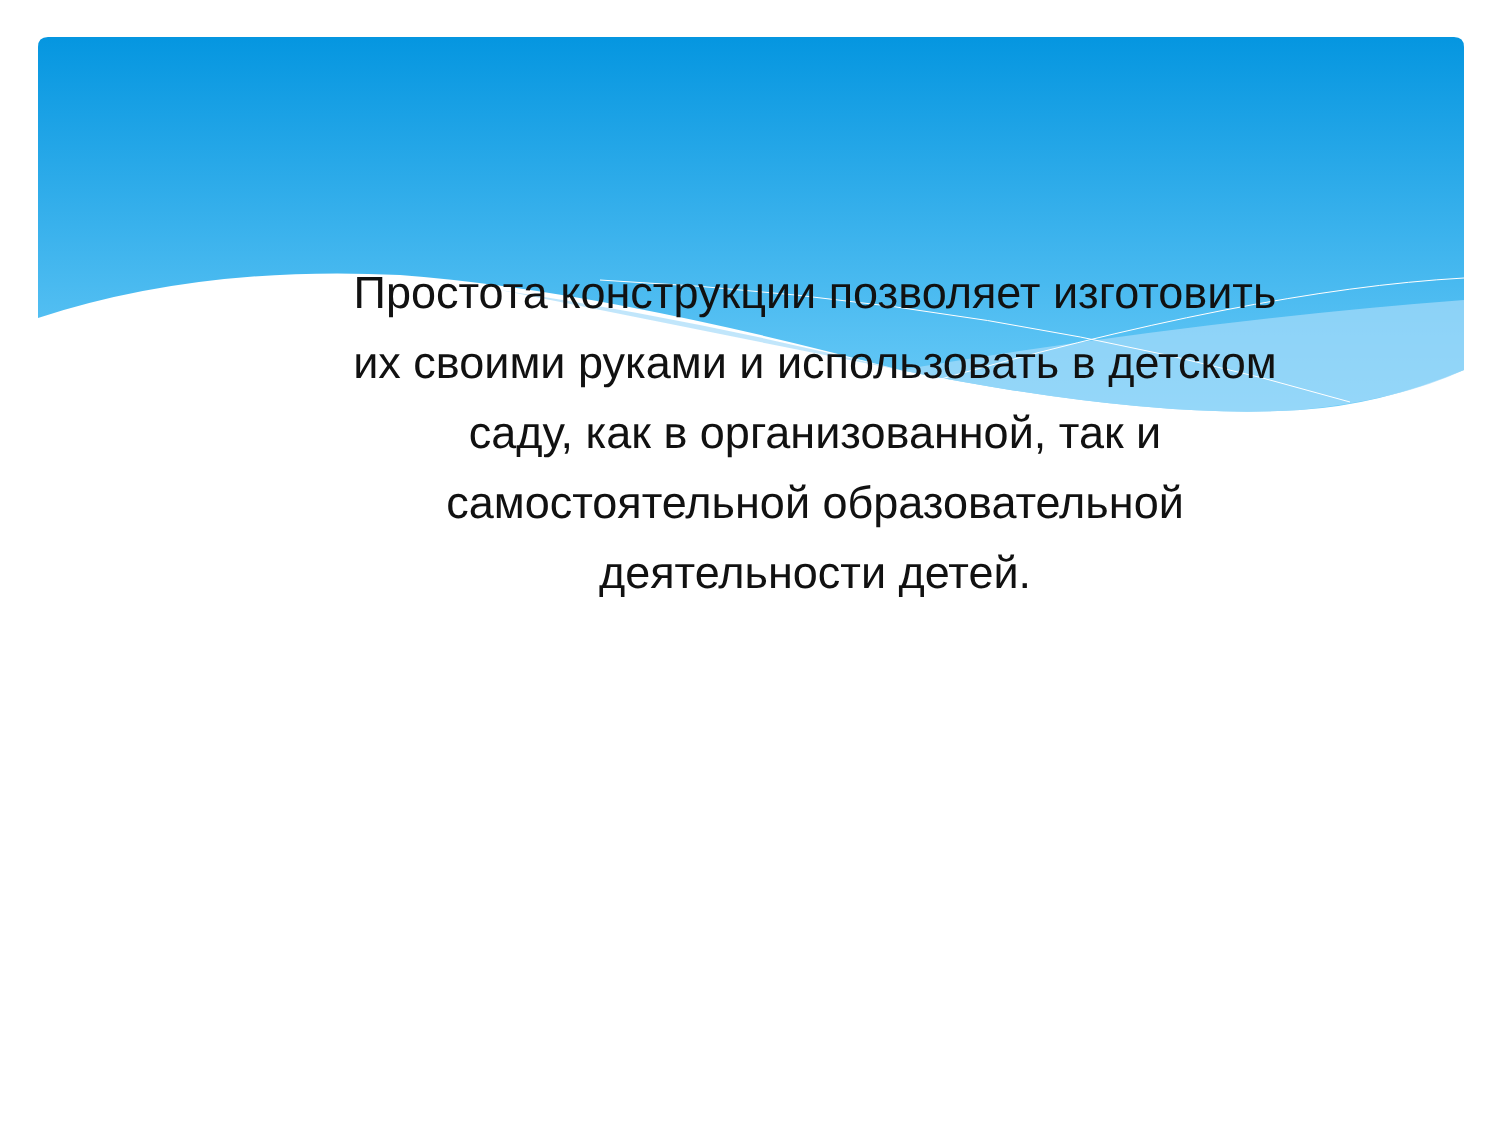Простота конструкции позволяет изготовить их своими руками и использовать в детском саду, как в организованной, так и самостоятельной образовательной деятельности детей.